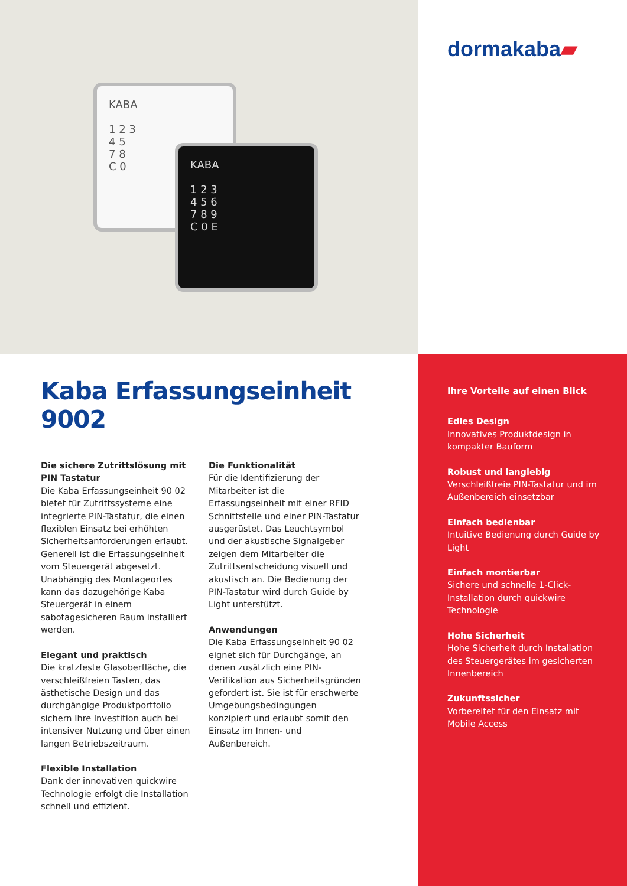KABA
1 2 3
4 5
7 8
C 0
KABA
1 2 3
4 5 6
7 8 9
C 0 E
dormakaba▰
Kaba Erfassungseinheit 9002
Die sichere Zutrittslösung mit PIN Tastatur
Die Kaba Erfassungseinheit 90 02 bietet für Zutrittssysteme eine integrierte PIN-Tastatur, die einen flexiblen Einsatz bei erhöhten Sicherheitsanforderungen erlaubt. Generell ist die Erfassungseinheit vom Steuergerät abgesetzt. Unabhängig des Montageortes kann das dazugehörige Kaba Steuergerät in einem sabotagesicheren Raum installiert werden.
Elegant und praktisch
Die kratzfeste Glasoberfläche, die verschleißfreien Tasten, das ästhetische Design und das durchgängige Produktportfolio sichern Ihre Investition auch bei intensiver Nutzung und über einen langen Betriebszeitraum.
Flexible Installation
Dank der innovativen quickwire Technologie erfolgt die Installation schnell und effizient.
Die Funktionalität
Für die Identifizierung der Mitarbeiter ist die Erfassungseinheit mit einer RFID Schnittstelle und einer PIN-Tastatur ausgerüstet. Das Leuchtsymbol und der akustische Signalgeber zeigen dem Mitarbeiter die Zutrittsentscheidung visuell und akustisch an. Die Bedienung der PIN-Tastatur wird durch Guide by Light unterstützt.
Anwendungen
Die Kaba Erfassungseinheit 90 02 eignet sich für Durchgänge, an denen zusätzlich eine PIN-Verifikation aus Sicherheitsgründen gefordert ist. Sie ist für erschwerte Umgebungsbedingungen konzipiert und erlaubt somit den Einsatz im Innen- und Außenbereich.
Ihre Vorteile auf einen Blick
Edles Design
Innovatives Produktdesign in kompakter Bauform
Robust und langlebig
Verschleißfreie PIN-Tastatur und im Außenbereich einsetzbar
Einfach bedienbar
Intuitive Bedienung durch Guide by Light
Einfach montierbar
Sichere und schnelle 1-Click-Installation durch quickwire Technologie
Hohe Sicherheit
Hohe Sicherheit durch Installation des Steuergerätes im gesicherten Innenbereich
Zukunftssicher
Vorbereitet für den Einsatz mit Mobile Access